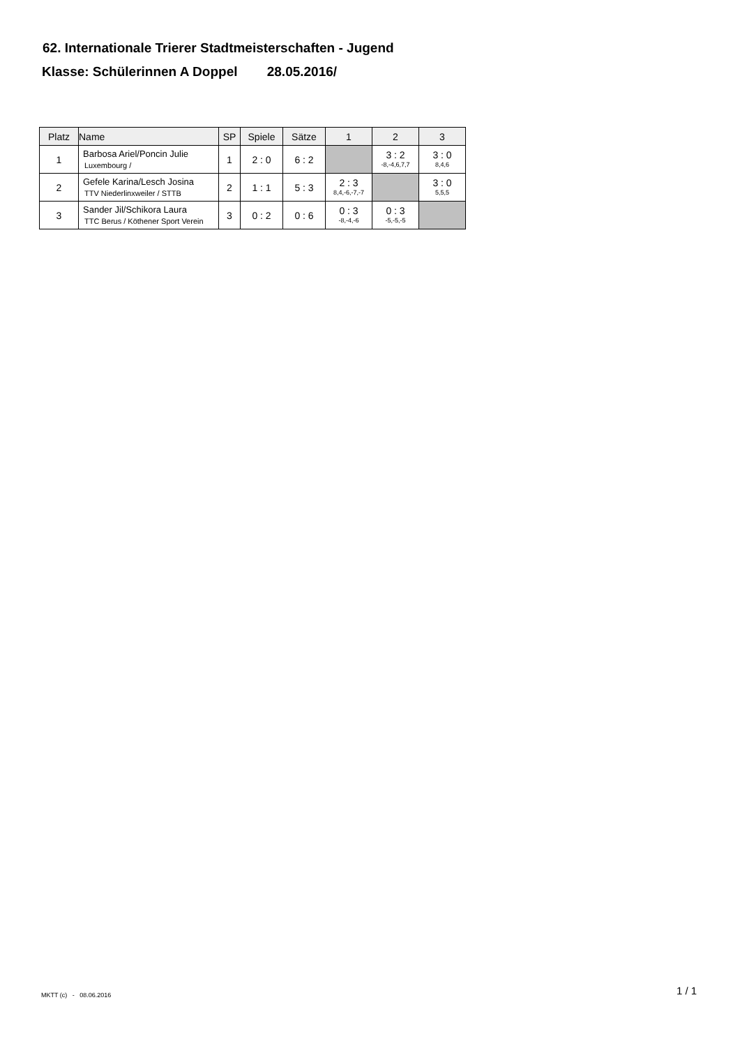62. Internationale Trierer Stadtmeisterschaften - Jugend
Klasse: Schülerinnen A Doppel 28.05.2016/
| Platz | Name | SP | Spiele | Sätze | 1 | 2 | 3 |
| --- | --- | --- | --- | --- | --- | --- | --- |
| 1 | Barbosa Ariel/Poncin Julie Luxembourg / | 1 | 2 : 0 | 6 : 2 | | 3 : 2 -8,-4,6,7,7 | 3 : 0 8,4,6 |
| 2 | Gefele Karina/Lesch Josina TTV Niederlinxweiler / STTB | 2 | 1 : 1 | 5 : 3 | 2 : 3 8,4,-6,-7,-7 | | 3 : 0 5,5,5 |
| 3 | Sander Jil/Schikora Laura TTC Berus / Köthener Sport Verein | 3 | 0 : 2 | 0 : 6 | 0 : 3 -8,-4,-6 | 0 : 3 -5,-5,-5 | |
MKTT (c) - 08.06.2016 1 / 1